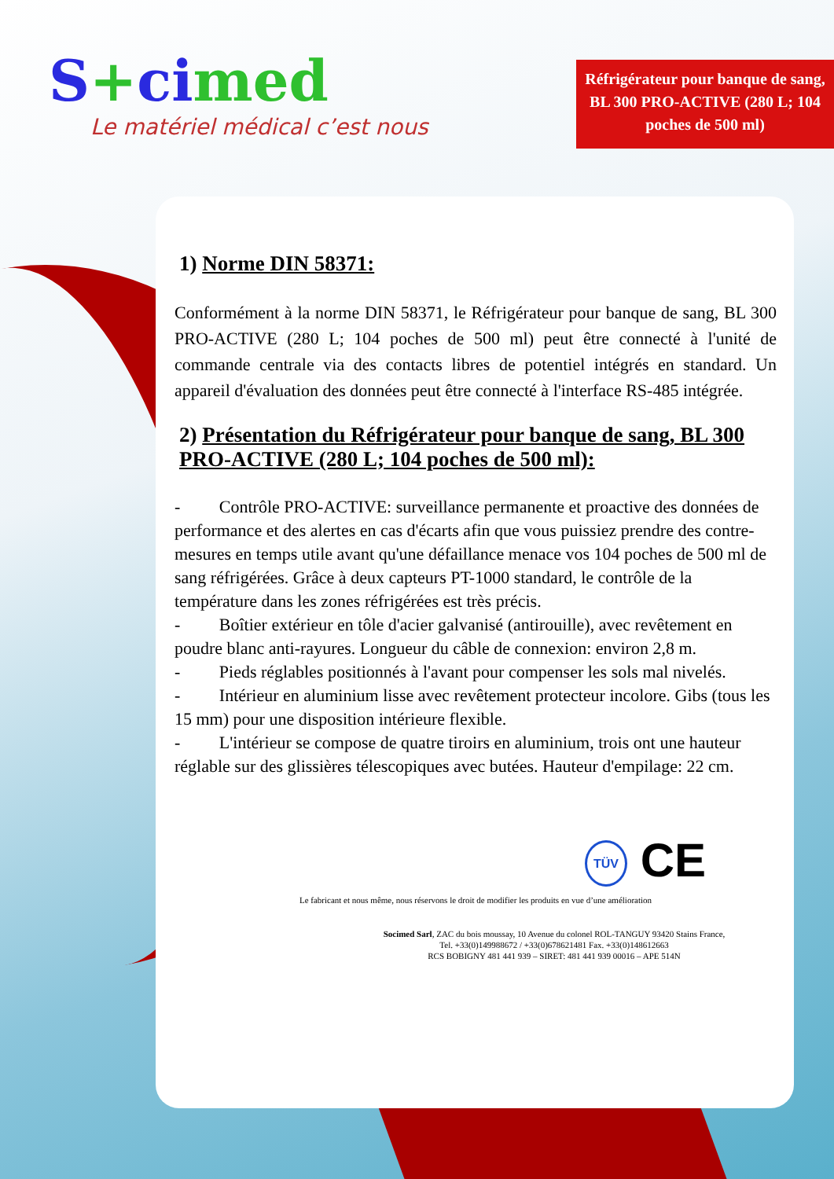S+cimed
Le matériel médical c’est nous
Réfrigérateur pour banque de sang, BL 300 PRO-ACTIVE (280 L; 104 poches de 500 ml)
1) Norme DIN 58371:
Conformément à la norme DIN 58371, le Réfrigérateur pour banque de sang, BL 300 PRO-ACTIVE (280 L; 104 poches de 500 ml) peut être connecté à l'unité de commande centrale via des contacts libres de potentiel intégrés en standard. Un appareil d'évaluation des données peut être connecté à l'interface RS-485 intégrée.
2) Présentation du Réfrigérateur pour banque de sang, BL 300 PRO-ACTIVE (280 L; 104 poches de 500 ml):
- Contrôle PRO-ACTIVE: surveillance permanente et proactive des données de performance et des alertes en cas d'écarts afin que vous puissiez prendre des contre-mesures en temps utile avant qu'une défaillance menace vos 104 poches de 500 ml de sang réfrigérées. Grâce à deux capteurs PT-1000 standard, le contrôle de la température dans les zones réfrigérées est très précis.
- Boîtier extérieur en tôle d'acier galvanisé (antirouille), avec revêtement en poudre blanc anti-rayures. Longueur du câble de connexion: environ 2,8 m.
- Pieds réglables positionnés à l'avant pour compenser les sols mal nivelés.
- Intérieur en aluminium lisse avec revêtement protecteur incolore. Gibs (tous les 15 mm) pour une disposition intérieure flexible.
- L'intérieur se compose de quatre tiroirs en aluminium, trois ont une hauteur réglable sur des glissières télescopiques avec butées. Hauteur d'empilage: 22 cm.
TÜV CE
Le fabricant et nous même, nous réservons le droit de modifier les produits en vue d’une amélioration
Socimed Sarl, ZAC du bois moussay, 10 Avenue du colonel ROL-TANGUY 93420 Stains France,
Tel. +33(0)149988672 / +33(0)678621481 Fax. +33(0)148612663
RCS BOBIGNY 481 441 939 – SIRET: 481 441 939 00016 – APE 514N